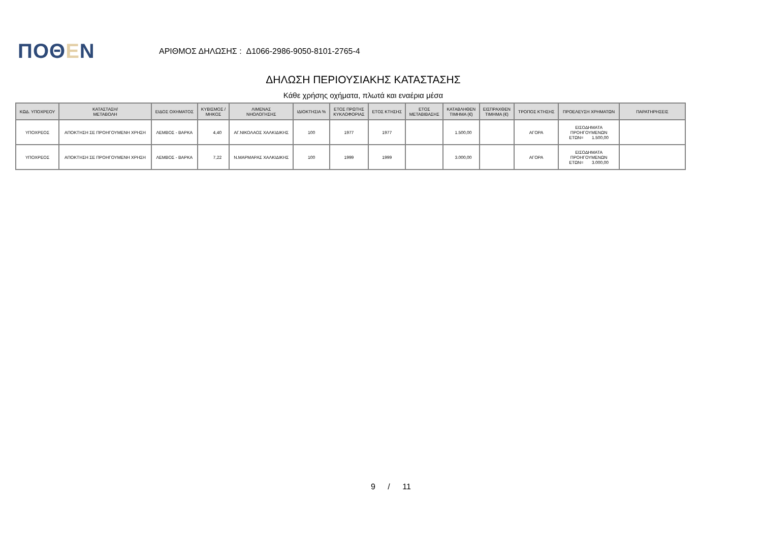ΠΟΘΕΝ
ΑΡΙΘΜΟΣ ΔΗΛΩΣΗΣ : Δ1066-2986-9050-8101-2765-4
ΔΗΛΩΣΗ ΠΕΡΙΟΥΣΙΑΚΗΣ ΚΑΤΑΣΤΑΣΗΣ
Κάθε χρήσης οχήματα, πλωτά και εναέρια μέσα
| ΚΩΔ. ΥΠΟΧΡΕΟΥ | ΚΑΤΑΣΤΑΣΗ/ ΜΕΤΑΒΟΛΗ | ΕΙΔΟΣ ΟΧΗΜΑΤΟΣ | ΚΥΒΙΣΜΟΣ / ΜΗΚΟΣ | ΛΙΜΕΝΑΣ ΝΗΟΛΟΓΗΣΗΣ | ΙΔΙΟΚΤΗΣΙΑ % | ΕΤΟΣ ΠΡΩΤΗΣ ΚΥΚΛΟΦΟΡΙΑΣ | ΕΤΟΣ ΚΤΗΣΗΣ | ΕΤΟΣ ΜΕΤΑΒΙΒΑΣΗΣ | ΚΑΤΑΒΛΗΘΕΝ ΤΙΜΗΜΑ (€) | ΕΙΣΠΡΑΧΘΕΝ ΤΙΜΗΜΑ (€) | ΤΡΟΠΟΣ ΚΤΗΣΗΣ | ΠΡΟΕΛΕΥΣΗ ΧΡΗΜΑΤΩΝ | ΠΑΡΑΤΗΡΗΣΕΙΣ |
| --- | --- | --- | --- | --- | --- | --- | --- | --- | --- | --- | --- | --- | --- |
| ΥΠΟΧΡΕΟΣ | ΑΠΟΚΤΗΣΗ ΣΕ ΠΡΟΗΓΟΥΜΕΝΗ ΧΡΗΣΗ | ΛΕΜΒΟΣ - ΒΑΡΚΑ | 4,40 | ΑΓ.ΝΙΚΟΛΑΟΣ ΧΑΛΚΙΔΙΚΗΣ | 100 | 1977 | 1977 | | 1.500,00 | | ΑΓΟΡΑ | ΕΙΣΟΔΗΜΑΤΑ ΠΡΟΗΓΟΥΜΕΝΩΝ ΕΤΩΝ= 1.500,00 | |
| ΥΠΟΧΡΕΟΣ | ΑΠΟΚΤΗΣΗ ΣΕ ΠΡΟΗΓΟΥΜΕΝΗ ΧΡΗΣΗ | ΛΕΜΒΟΣ - ΒΑΡΚΑ | 7,22 | Ν.ΜΑΡΜΑΡΑΣ ΧΑΛΚΙΔΙΚΗΣ | 100 | 1999 | 1999 | | 3.000,00 | | ΑΓΟΡΑ | ΕΙΣΟΔΗΜΑΤΑ ΠΡΟΗΓΟΥΜΕΝΩΝ ΕΤΩΝ= 3.000,00 | |
9 / 11